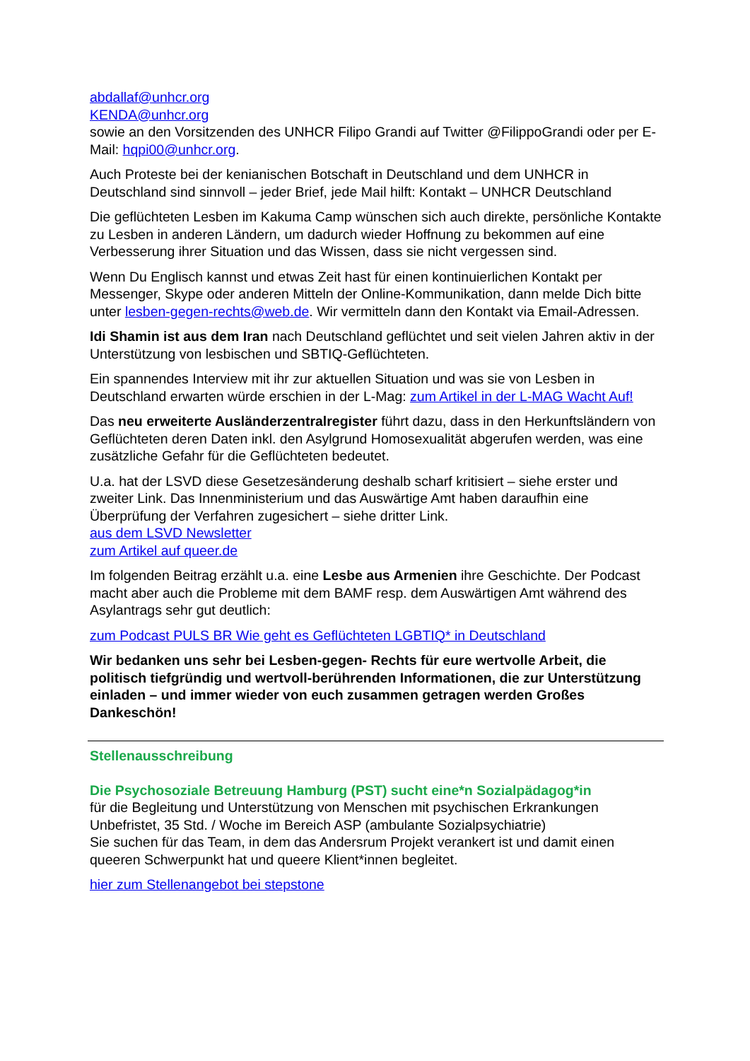abdallaf@unhcr.org
KENDA@unhcr.org
sowie an den Vorsitzenden des UNHCR Filipo Grandi auf Twitter @FilippoGrandi oder per E-Mail: hqpi00@unhcr.org.
Auch Proteste bei der kenianischen Botschaft in Deutschland und dem UNHCR in Deutschland sind sinnvoll – jeder Brief, jede Mail hilft: Kontakt – UNHCR Deutschland
Die geflüchteten Lesben im Kakuma Camp wünschen sich auch direkte, persönliche Kontakte zu Lesben in anderen Ländern, um dadurch wieder Hoffnung zu bekommen auf eine Verbesserung ihrer Situation und das Wissen, dass sie nicht vergessen sind.
Wenn Du Englisch kannst und etwas Zeit hast für einen kontinuierlichen Kontakt per Messenger, Skype oder anderen Mitteln der Online-Kommunikation, dann melde Dich bitte unter lesben-gegen-rechts@web.de. Wir vermitteln dann den Kontakt via Email-Adressen.
Idi Shamin ist aus dem Iran nach Deutschland geflüchtet und seit vielen Jahren aktiv in der Unterstützung von lesbischen und SBTIQ-Geflüchteten.
Ein spannendes Interview mit ihr zur aktuellen Situation und was sie von Lesben in Deutschland erwarten würde erschien in der L-Mag: zum Artikel in der L-MAG Wacht Auf!
Das neu erweiterte Ausländerzentralregister führt dazu, dass in den Herkunftsländern von Geflüchteten deren Daten inkl. den Asylgrund Homosexualität abgerufen werden, was eine zusätzliche Gefahr für die Geflüchteten bedeutet.
U.a. hat der LSVD diese Gesetzesänderung deshalb scharf kritisiert – siehe erster und zweiter Link. Das Innenministerium und das Auswärtige Amt haben daraufhin eine Überprüfung der Verfahren zugesichert – siehe dritter Link.
aus dem LSVD Newsletter
zum Artikel auf queer.de
Im folgenden Beitrag erzählt u.a. eine Lesbe aus Armenien ihre Geschichte. Der Podcast macht aber auch die Probleme mit dem BAMF resp. dem Auswärtigen Amt während des Asylantrags sehr gut deutlich:
zum Podcast PULS BR Wie geht es Geflüchteten LGBTIQ* in Deutschland
Wir bedanken uns sehr bei Lesben-gegen- Rechts für eure wertvolle Arbeit, die politisch tiefgründig und wertvoll-berührenden Informationen, die zur Unterstützung einladen – und immer wieder von euch zusammen getragen werden Großes Dankeschön!
Stellenausschreibung
Die Psychosoziale Betreuung Hamburg (PST) sucht eine*n Sozialpädagog*in
für die Begleitung und Unterstützung von Menschen mit psychischen Erkrankungen
Unbefristet, 35 Std. / Woche im Bereich ASP (ambulante Sozialpsychiatrie)
Sie suchen für das Team, in dem das Andersrum Projekt verankert ist und damit einen queeren Schwerpunkt hat und queere Klient*innen begleitet.
hier zum Stellenangebot bei stepstone